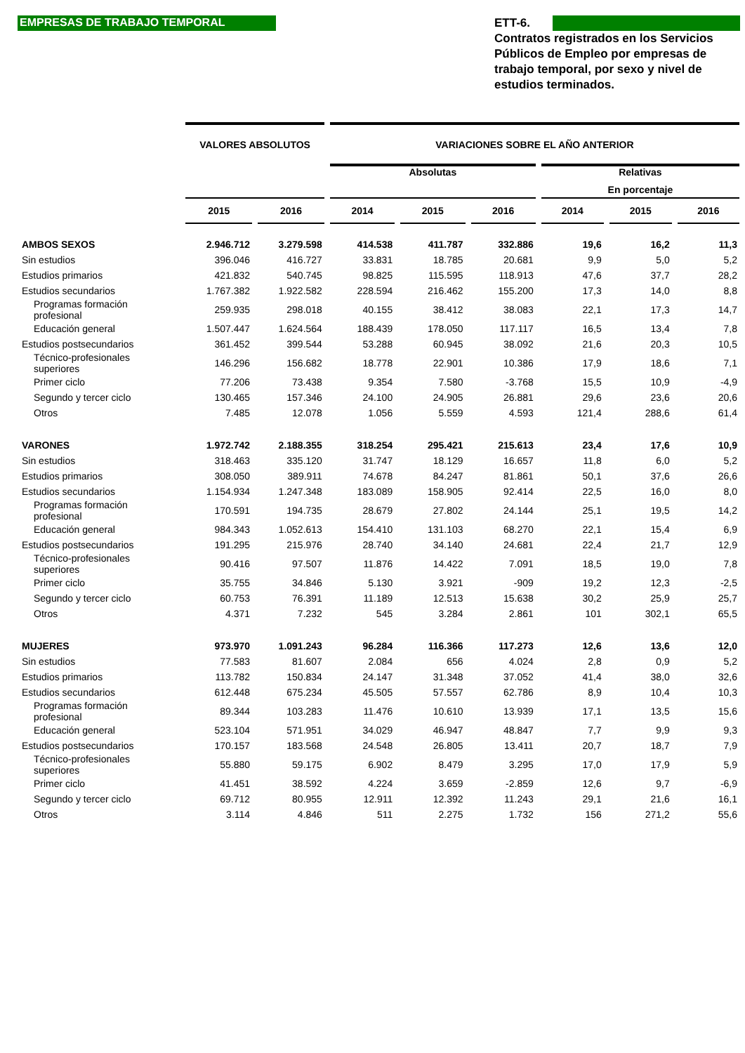EMPRESAS DE TRABAJO TEMPORAL
ETT-6.
Contratos registrados en los Servicios Públicos de Empleo por empresas de trabajo temporal, por sexo y nivel de estudios terminados.
| | VALORES ABSOLUTOS | | VARIACIONES SOBRE EL AÑO ANTERIOR | | | | | |
| --- | --- | --- | --- | --- | --- | --- | --- | --- |
| | | | Absolutas | | | Relativas | | |
| | | | | | | En porcentaje | | |
| | 2015 | 2016 | 2014 | 2015 | 2016 | 2014 | 2015 | 2016 |
| AMBOS SEXOS | 2.946.712 | 3.279.598 | 414.538 | 411.787 | 332.886 | 19,6 | 16,2 | 11,3 |
| Sin estudios | 396.046 | 416.727 | 33.831 | 18.785 | 20.681 | 9,9 | 5,0 | 5,2 |
| Estudios primarios | 421.832 | 540.745 | 98.825 | 115.595 | 118.913 | 47,6 | 37,7 | 28,2 |
| Estudios secundarios | 1.767.382 | 1.922.582 | 228.594 | 216.462 | 155.200 | 17,3 | 14,0 | 8,8 |
| Programas formación profesional | 259.935 | 298.018 | 40.155 | 38.412 | 38.083 | 22,1 | 17,3 | 14,7 |
| Educación general | 1.507.447 | 1.624.564 | 188.439 | 178.050 | 117.117 | 16,5 | 13,4 | 7,8 |
| Estudios postsecundarios | 361.452 | 399.544 | 53.288 | 60.945 | 38.092 | 21,6 | 20,3 | 10,5 |
| Técnico-profesionales superiores | 146.296 | 156.682 | 18.778 | 22.901 | 10.386 | 17,9 | 18,6 | 7,1 |
| Primer ciclo | 77.206 | 73.438 | 9.354 | 7.580 | -3.768 | 15,5 | 10,9 | -4,9 |
| Segundo y tercer ciclo | 130.465 | 157.346 | 24.100 | 24.905 | 26.881 | 29,6 | 23,6 | 20,6 |
| Otros | 7.485 | 12.078 | 1.056 | 5.559 | 4.593 | 121,4 | 288,6 | 61,4 |
| VARONES | 1.972.742 | 2.188.355 | 318.254 | 295.421 | 215.613 | 23,4 | 17,6 | 10,9 |
| Sin estudios | 318.463 | 335.120 | 31.747 | 18.129 | 16.657 | 11,8 | 6,0 | 5,2 |
| Estudios primarios | 308.050 | 389.911 | 74.678 | 84.247 | 81.861 | 50,1 | 37,6 | 26,6 |
| Estudios secundarios | 1.154.934 | 1.247.348 | 183.089 | 158.905 | 92.414 | 22,5 | 16,0 | 8,0 |
| Programas formación profesional | 170.591 | 194.735 | 28.679 | 27.802 | 24.144 | 25,1 | 19,5 | 14,2 |
| Educación general | 984.343 | 1.052.613 | 154.410 | 131.103 | 68.270 | 22,1 | 15,4 | 6,9 |
| Estudios postsecundarios | 191.295 | 215.976 | 28.740 | 34.140 | 24.681 | 22,4 | 21,7 | 12,9 |
| Técnico-profesionales superiores | 90.416 | 97.507 | 11.876 | 14.422 | 7.091 | 18,5 | 19,0 | 7,8 |
| Primer ciclo | 35.755 | 34.846 | 5.130 | 3.921 | -909 | 19,2 | 12,3 | -2,5 |
| Segundo y tercer ciclo | 60.753 | 76.391 | 11.189 | 12.513 | 15.638 | 30,2 | 25,9 | 25,7 |
| Otros | 4.371 | 7.232 | 545 | 3.284 | 2.861 | 101 | 302,1 | 65,5 |
| MUJERES | 973.970 | 1.091.243 | 96.284 | 116.366 | 117.273 | 12,6 | 13,6 | 12,0 |
| Sin estudios | 77.583 | 81.607 | 2.084 | 656 | 4.024 | 2,8 | 0,9 | 5,2 |
| Estudios primarios | 113.782 | 150.834 | 24.147 | 31.348 | 37.052 | 41,4 | 38,0 | 32,6 |
| Estudios secundarios | 612.448 | 675.234 | 45.505 | 57.557 | 62.786 | 8,9 | 10,4 | 10,3 |
| Programas formación profesional | 89.344 | 103.283 | 11.476 | 10.610 | 13.939 | 17,1 | 13,5 | 15,6 |
| Educación general | 523.104 | 571.951 | 34.029 | 46.947 | 48.847 | 7,7 | 9,9 | 9,3 |
| Estudios postsecundarios | 170.157 | 183.568 | 24.548 | 26.805 | 13.411 | 20,7 | 18,7 | 7,9 |
| Técnico-profesionales superiores | 55.880 | 59.175 | 6.902 | 8.479 | 3.295 | 17,0 | 17,9 | 5,9 |
| Primer ciclo | 41.451 | 38.592 | 4.224 | 3.659 | -2.859 | 12,6 | 9,7 | -6,9 |
| Segundo y tercer ciclo | 69.712 | 80.955 | 12.911 | 12.392 | 11.243 | 29,1 | 21,6 | 16,1 |
| Otros | 3.114 | 4.846 | 511 | 2.275 | 1.732 | 156 | 271,2 | 55,6 |